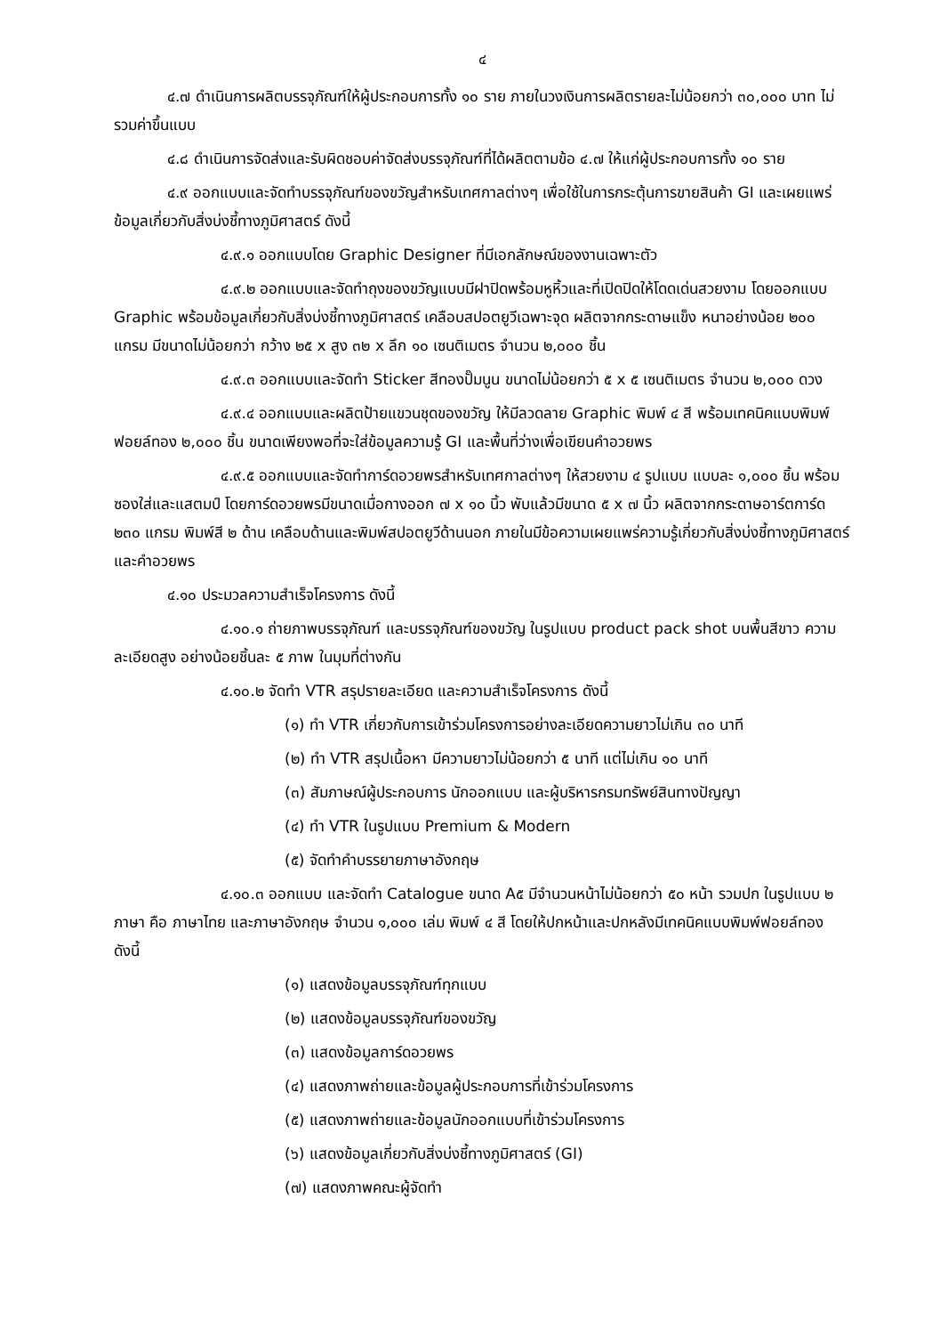๔
๔.๗ ดำเนินการผลิตบรรจุภัณฑ์ให้ผู้ประกอบการทั้ง ๑๐ ราย ภายในวงเงินการผลิตรายละไม่น้อยกว่า ๓๐,๐๐๐ บาท ไม่รวมค่าขึ้นแบบ
๔.๘ ดำเนินการจัดส่งและรับผิดชอบค่าจัดส่งบรรจุภัณฑ์ที่ได้ผลิตตามข้อ ๔.๗ ให้แก่ผู้ประกอบการทั้ง ๑๐ ราย
๔.๙ ออกแบบและจัดทำบรรจุภัณฑ์ของขวัญสำหรับเทศกาลต่างๆ เพื่อใช้ในการกระตุ้นการขายสินค้า GI และเผยแพร่ข้อมูลเกี่ยวกับสิ่งบ่งชี้ทางภูมิศาสตร์ ดังนี้
๔.๙.๑ ออกแบบโดย Graphic Designer ที่มีเอกลักษณ์ของงานเฉพาะตัว
๔.๙.๒ ออกแบบและจัดทำถุงของขวัญแบบมีฝาปิดพร้อมหูหิ้วและที่เปิดปิดให้โดดเด่นสวยงาม โดยออกแบบ Graphic พร้อมข้อมูลเกี่ยวกับสิ่งบ่งชี้ทางภูมิศาสตร์ เคลือบสปอตยูวีเฉพาะจุด ผลิตจากกระดาษแข็ง หนาอย่างน้อย ๒๐๐ แกรม มีขนาดไม่น้อยกว่า กว้าง ๒๕ x สูง ๓๒ x ลึก ๑๐ เซนติเมตร จำนวน ๒,๐๐๐ ชิ้น
๔.๙.๓ ออกแบบและจัดทำ Sticker สีทองปั๊มนูน ขนาดไม่น้อยกว่า ๕ x ๕ เซนติเมตร จำนวน ๒,๐๐๐ ดวง
๔.๙.๔ ออกแบบและผลิตป้ายแขวนชุดของขวัญ ให้มีลวดลาย Graphic พิมพ์ ๔ สี พร้อมเทคนิคแบบพิมพ์ฟอยล์ทอง ๒,๐๐๐ ชิ้น ขนาดเพียงพอที่จะใส่ข้อมูลความรู้ GI และพื้นที่ว่างเพื่อเขียนคำอวยพร
๔.๙.๕ ออกแบบและจัดทำการ์ดอวยพรสำหรับเทศกาลต่างๆ ให้สวยงาม ๔ รูปแบบ แบบละ ๑,๐๐๐ ชิ้น พร้อมซองใส่และแสตมป์ โดยการ์ดอวยพรมีขนาดเมื่อกางออก ๗ x ๑๐ นิ้ว พับแล้วมีขนาด ๕ x ๗ นิ้ว ผลิตจากกระดาษอาร์ตการ์ด ๒๓๐ แกรม พิมพ์สี ๒ ด้าน เคลือบด้านและพิมพ์สปอตยูวีด้านนอก ภายในมีข้อความเผยแพร่ความรู้เกี่ยวกับสิ่งบ่งชี้ทางภูมิศาสตร์ และคำอวยพร
๔.๑๐ ประมวลความสำเร็จโครงการ ดังนี้
๔.๑๐.๑ ถ่ายภาพบรรจุภัณฑ์ และบรรจุภัณฑ์ของขวัญ ในรูปแบบ product pack shot บนพื้นสีขาว ความละเอียดสูง อย่างน้อยชิ้นละ ๕ ภาพ ในมุมที่ต่างกัน
๔.๑๐.๒ จัดทำ VTR สรุปรายละเอียด และความสำเร็จโครงการ ดังนี้
(๑) ทำ VTR เกี่ยวกับการเข้าร่วมโครงการอย่างละเอียดความยาวไม่เกิน ๓๐ นาที
(๒) ทำ VTR สรุปเนื้อหา มีความยาวไม่น้อยกว่า ๕ นาที แต่ไม่เกิน ๑๐ นาที
(๓) สัมภาษณ์ผู้ประกอบการ นักออกแบบ และผู้บริหารกรมทรัพย์สินทางปัญญา
(๔) ทำ VTR ในรูปแบบ Premium & Modern
(๕) จัดทำคำบรรยายภาษาอังกฤษ
๔.๑๐.๓ ออกแบบ และจัดทำ Catalogue ขนาด A๕ มีจำนวนหน้าไม่น้อยกว่า ๕๐ หน้า รวมปก ในรูปแบบ ๒ ภาษา คือ ภาษาไทย และภาษาอังกฤษ จำนวน ๑,๐๐๐ เล่ม พิมพ์ ๔ สี โดยให้ปกหน้าและปกหลังมีเทคนิคแบบพิมพ์ฟอยล์ทอง ดังนี้
(๑) แสดงข้อมูลบรรจุภัณฑ์ทุกแบบ
(๒) แสดงข้อมูลบรรจุภัณฑ์ของขวัญ
(๓) แสดงข้อมูลการ์ดอวยพร
(๔) แสดงภาพถ่ายและข้อมูลผู้ประกอบการที่เข้าร่วมโครงการ
(๕) แสดงภาพถ่ายและข้อมูลนักออกแบบที่เข้าร่วมโครงการ
(๖) แสดงข้อมูลเกี่ยวกับสิ่งบ่งชี้ทางภูมิศาสตร์ (GI)
(๗) แสดงภาพคณะผู้จัดทำ